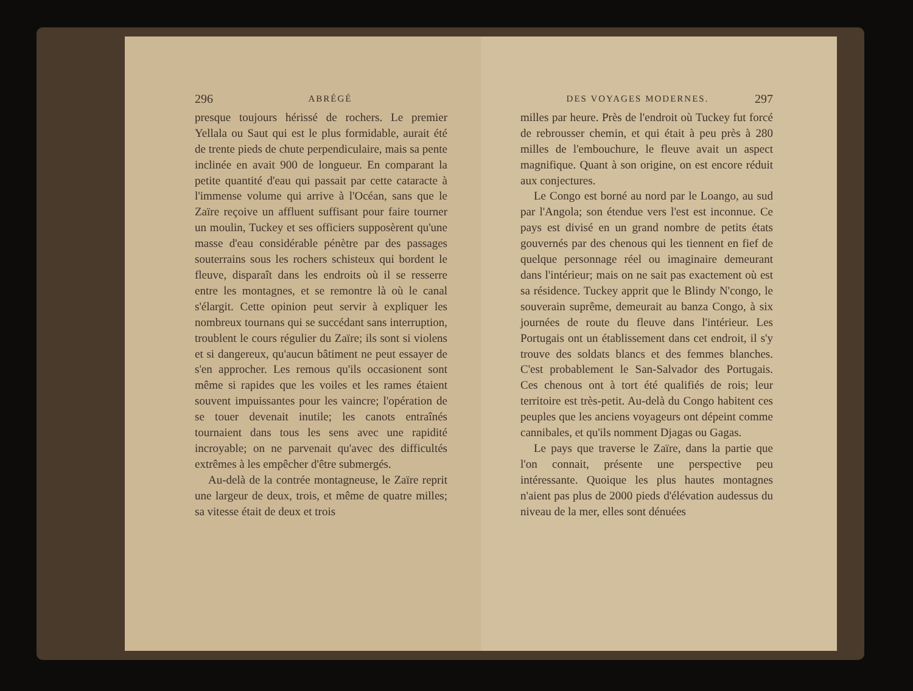296 ABRÉGÉ
presque toujours hérissé de rochers. Le premier Yellala ou Saut qui est le plus formidable, aurait été de trente pieds de chute perpendiculaire, mais sa pente inclinée en avait 900 de longueur. En comparant la petite quantité d'eau qui passait par cette cataracte à l'immense volume qui arrive à l'Océan, sans que le Zaïre reçoive un affluent suffisant pour faire tourner un moulin, Tuckey et ses officiers supposèrent qu'une masse d'eau considérable pénètre par des passages souterrains sous les rochers schisteux qui bordent le fleuve, disparaît dans les endroits où il se resserre entre les montagnes, et se remontre là où le canal s'élargit. Cette opinion peut servir à expliquer les nombreux tournans qui se succédant sans interruption, troublent le cours régulier du Zaïre; ils sont si violens et si dangereux, qu'aucun bâtiment ne peut essayer de s'en approcher. Les remous qu'ils occasionent sont même si rapides que les voiles et les rames étaient souvent impuissantes pour les vaincre; l'opération de se touer devenait inutile; les canots entraînés tournaient dans tous les sens avec une rapidité incroyable; on ne parvenait qu'avec des difficultés extrêmes à les empêcher d'être submergés.
Au-delà de la contrée montagneuse, le Zaïre reprit une largeur de deux, trois, et même de quatre milles; sa vitesse était de deux et trois
DES VOYAGES MODERNES. 297
milles par heure. Près de l'endroit où Tuckey fut forcé de rebrousser chemin, et qui était à peu près à 280 milles de l'embouchure, le fleuve avait un aspect magnifique. Quant à son origine, on est encore réduit aux conjectures.
Le Congo est borné au nord par le Loango, au sud par l'Angola; son étendue vers l'est est inconnue. Ce pays est divisé en un grand nombre de petits états gouvernés par des chenous qui les tiennent en fief de quelque personnage réel ou imaginaire demeurant dans l'intérieur; mais on ne sait pas exactement où est sa résidence. Tuckey apprit que le Blindy N'congo, le souverain suprême, demeurait au banza Congo, à six journées de route du fleuve dans l'intérieur. Les Portugais ont un établissement dans cet endroit, il s'y trouve des soldats blancs et des femmes blanches. C'est probablement le San-Salvador des Portugais. Ces chenous ont à tort été qualifiés de rois; leur territoire est très-petit. Au-delà du Congo habitent ces peuples que les anciens voyageurs ont dépeint comme cannibales, et qu'ils nomment Djagas ou Gagas.
Le pays que traverse le Zaïre, dans la partie que l'on connait, présente une perspective peu intéressante. Quoique les plus hautes montagnes n'aient pas plus de 2000 pieds d'élévation audessus du niveau de la mer, elles sont dénuées